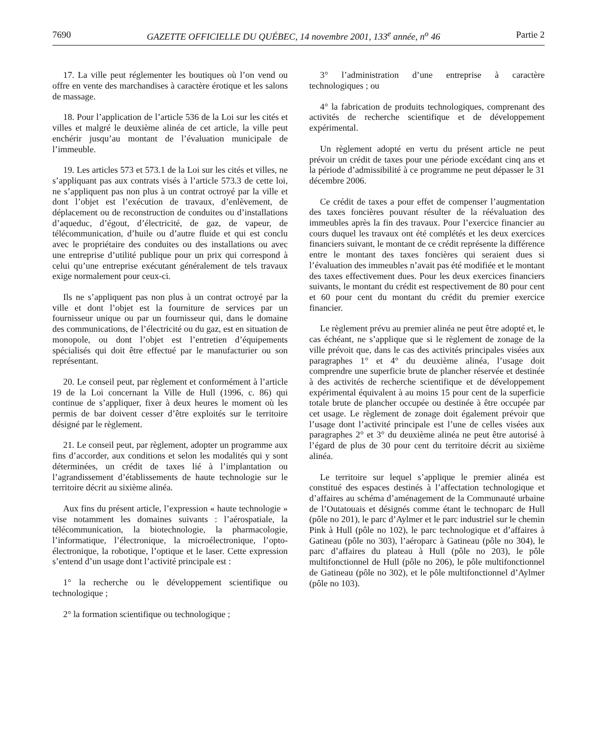7690 GAZETTE OFFICIELLE DU QUÉBEC, 14 novembre 2001, 133<sup>e</sup> année, n<sup>o</sup> 46 Partie 2
17. La ville peut réglementer les boutiques où l’on vend ou offre en vente des marchandises à caractère érotique et les salons de massage.
18. Pour l’application de l’article 536 de la Loi sur les cités et villes et malgré le deuxième alinéa de cet article, la ville peut enchérir jusqu’au montant de l’évaluation municipale de l’immeuble.
19. Les articles 573 et 573.1 de la Loi sur les cités et villes, ne s’appliquant pas aux contrats visés à l’article 573.3 de cette loi, ne s’appliquent pas non plus à un contrat octroyé par la ville et dont l’objet est l’exécution de travaux, d’enlèvement, de déplacement ou de reconstruction de conduites ou d’installations d’aqueduc, d’égout, d’électricité, de gaz, de vapeur, de télécommunication, d’huile ou d’autre fluide et qui est conclu avec le propriétaire des conduites ou des installations ou avec une entreprise d’utilité publique pour un prix qui correspond à celui qu’une entreprise exécutant généralement de tels travaux exige normalement pour ceux-ci.
Ils ne s’appliquent pas non plus à un contrat octroyé par la ville et dont l’objet est la fourniture de services par un fournisseur unique ou par un fournisseur qui, dans le domaine des communications, de l’électricité ou du gaz, est en situation de monopole, ou dont l’objet est l’entretien d’équipements spécialisés qui doit être effectué par le manufacturier ou son représentant.
20. Le conseil peut, par règlement et conformément à l’article 19 de la Loi concernant la Ville de Hull (1996, c. 86) qui continue de s’appliquer, fixer à deux heures le moment où les permis de bar doivent cesser d’être exploités sur le territoire désigné par le règlement.
21. Le conseil peut, par règlement, adopter un programme aux fins d’accorder, aux conditions et selon les modalités qui y sont déterminées, un crédit de taxes lié à l’implantation ou l’agrandissement d’établissements de haute technologie sur le territoire décrit au sixième alinéa.
Aux fins du présent article, l’expression « haute technologie » vise notamment les domaines suivants : l’aérospatiale, la télécommunication, la biotechnologie, la pharmacologie, l’informatique, l’électronique, la microélectronique, l’opto-électronique, la robotique, l’optique et le laser. Cette expression s’entend d’un usage dont l’activité principale est :
1° la recherche ou le développement scientifique ou technologique ;
2° la formation scientifique ou technologique ;
3° l’administration d’une entreprise à caractère technologiques ; ou
4° la fabrication de produits technologiques, comprenant des activités de recherche scientifique et de développement expérimental.
Un règlement adopté en vertu du présent article ne peut prévoir un crédit de taxes pour une période excédant cinq ans et la période d’admissibilité à ce programme ne peut dépasser le 31 décembre 2006.
Ce crédit de taxes a pour effet de compenser l’augmentation des taxes foncières pouvant résulter de la réévaluation des immeubles après la fin des travaux. Pour l’exercice financier au cours duquel les travaux ont été complétés et les deux exercices financiers suivant, le montant de ce crédit représente la différence entre le montant des taxes foncières qui seraient dues si l’évaluation des immeubles n’avait pas été modifiée et le montant des taxes effectivement dues. Pour les deux exercices financiers suivants, le montant du crédit est respectivement de 80 pour cent et 60 pour cent du montant du crédit du premier exercice financier.
Le règlement prévu au premier alinéa ne peut être adopté et, le cas échéant, ne s’applique que si le règlement de zonage de la ville prévoit que, dans le cas des activités principales visées aux paragraphes 1° et 4° du deuxième alinéa, l’usage doit comprendre une superficie brute de plancher réservée et destinée à des activités de recherche scientifique et de développement expérimental équivalent à au moins 15 pour cent de la superficie totale brute de plancher occupée ou destinée à être occupée par cet usage. Le règlement de zonage doit également prévoir que l’usage dont l’activité principale est l’une de celles visées aux paragraphes 2° et 3° du deuxième alinéa ne peut être autorisé à l’égard de plus de 30 pour cent du territoire décrit au sixième alinéa.
Le territoire sur lequel s’applique le premier alinéa est constitué des espaces destinés à l’affectation technologique et d’affaires au schéma d’aménagement de la Communauté urbaine de l’Outatouais et désignés comme étant le technoparc de Hull (pôle no 201), le parc d’Aylmer et le parc industriel sur le chemin Pink à Hull (pôle no 102), le parc technologique et d’affaires à Gatineau (pôle no 303), l’aéroparc à Gatineau (pôle no 304), le parc d’affaires du plateau à Hull (pôle no 203), le pôle multifonctionnel de Hull (pôle no 206), le pôle multifonctionnel de Gatineau (pôle no 302), et le pôle multifonctionnel d’Aylmer (pôle no 103).